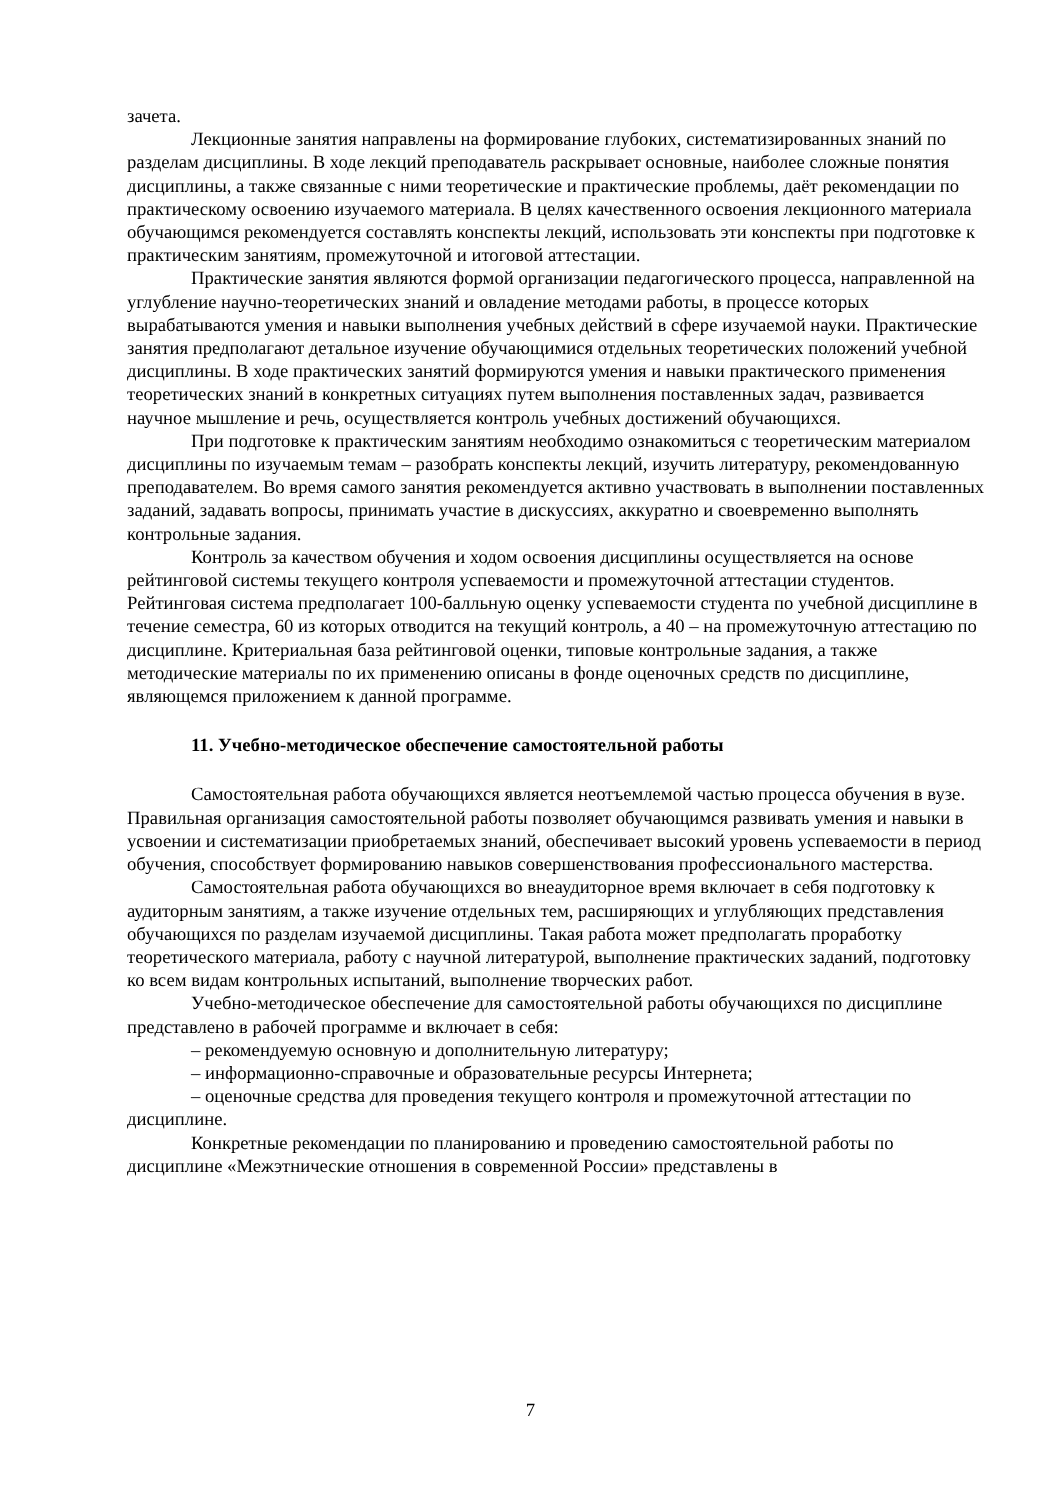зачета.
Лекционные занятия направлены на формирование глубоких, систематизированных знаний по разделам дисциплины. В ходе лекций преподаватель раскрывает основные, наиболее сложные понятия дисциплины, а также связанные с ними теоретические и практические проблемы, даёт рекомендации по практическому освоению изучаемого материала. В целях качественного освоения лекционного материала обучающимся рекомендуется составлять конспекты лекций, использовать эти конспекты при подготовке к практическим занятиям, промежуточной и итоговой аттестации.
Практические занятия являются формой организации педагогического процесса, направленной на углубление научно-теоретических знаний и овладение методами работы, в процессе которых вырабатываются умения и навыки выполнения учебных действий в сфере изучаемой науки. Практические занятия предполагают детальное изучение обучающимися отдельных теоретических положений учебной дисциплины. В ходе практических занятий формируются умения и навыки практического применения теоретических знаний в конкретных ситуациях путем выполнения поставленных задач, развивается научное мышление и речь, осуществляется контроль учебных достижений обучающихся.
При подготовке к практическим занятиям необходимо ознакомиться с теоретическим материалом дисциплины по изучаемым темам – разобрать конспекты лекций, изучить литературу, рекомендованную преподавателем. Во время самого занятия рекомендуется активно участвовать в выполнении поставленных заданий, задавать вопросы, принимать участие в дискуссиях, аккуратно и своевременно выполнять контрольные задания.
Контроль за качеством обучения и ходом освоения дисциплины осуществляется на основе рейтинговой системы текущего контроля успеваемости и промежуточной аттестации студентов. Рейтинговая система предполагает 100-балльную оценку успеваемости студента по учебной дисциплине в течение семестра, 60 из которых отводится на текущий контроль, а 40 – на промежуточную аттестацию по дисциплине. Критериальная база рейтинговой оценки, типовые контрольные задания, а также методические материалы по их применению описаны в фонде оценочных средств по дисциплине, являющемся приложением к данной программе.
11. Учебно-методическое обеспечение самостоятельной работы
Самостоятельная работа обучающихся является неотъемлемой частью процесса обучения в вузе. Правильная организация самостоятельной работы позволяет обучающимся развивать умения и навыки в усвоении и систематизации приобретаемых знаний, обеспечивает высокий уровень успеваемости в период обучения, способствует формированию навыков совершенствования профессионального мастерства.
Самостоятельная работа обучающихся во внеаудиторное время включает в себя подготовку к аудиторным занятиям, а также изучение отдельных тем, расширяющих и углубляющих представления обучающихся по разделам изучаемой дисциплины. Такая работа может предполагать проработку теоретического материала, работу с научной литературой, выполнение практических заданий, подготовку ко всем видам контрольных испытаний, выполнение творческих работ.
Учебно-методическое обеспечение для самостоятельной работы обучающихся по дисциплине представлено в рабочей программе и включает в себя:
– рекомендуемую основную и дополнительную литературу;
– информационно-справочные и образовательные ресурсы Интернета;
– оценочные средства для проведения текущего контроля и промежуточной аттестации по дисциплине.
Конкретные рекомендации по планированию и проведению самостоятельной работы по дисциплине «Межэтнические отношения в современной России» представлены в
7